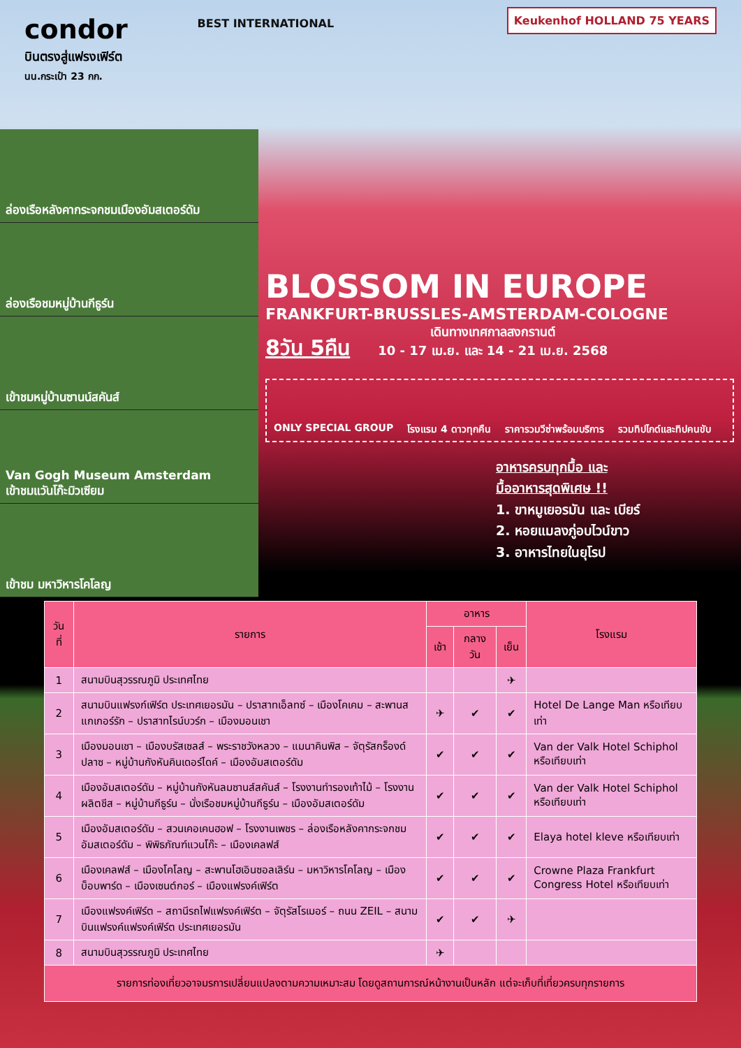condor
บินตรงสู่แฟรงเฟิร์ต
นน.กระเป๋า 23 กก.
ล่องเรือหลังคากระจกชมเมืองอัมสเตอร์ดัม
ล่องเรือชมหมู่บ้านกีธูร์น
เข้าชมหมู่บ้านซานน์สคันส์
Van Gogh Museum Amsterdam
เข้าชมแวันโก๊ะมิวเซียม
เข้าชม มหาวิหารโคโลญ
Keukenhof HOLLAND 75 YEARS
BEST INTERNATIONAL
BLOSSOM IN EUROPE
FRANKFURT-BRUSSLES-AMSTERDAM-COLOGNE
8วัน 5คืน เดินทางเทศกาลสงกรานต์
10 - 17 เม.ย. และ 14 - 21 เม.ย. 2568
ONLY SPECIAL GROUP โรงแรม 4 ดาวทุกคืน ราคารวมวีซ่าพร้อมบริการ รวมทิปไกด์และทิปคนขับ
อาหารครบทุกมื้อ และ
มื้ออาหารสุดพิเศษ !!
1. ขาหมูเยอรมัน และ เบียร์
2. หอยแมลงภู่อบไวน์ขาว
3. อาหารไทยในยุโรป
| วันที่ | รายการ | อาหาร | | | โรงแรม |
| --- | --- | --- | --- | --- | --- |
| | | เช้า | กลางวัน | เย็น | |
| 1 | สนามบินสุวรรณภูมิ ประเทศไทย | | | ✈ | |
| 2 | สนามบินแฟรงก์เฟิร์ต ประเทศเยอรมัน – ปราสาทเอ็ลทซ์ – เมืองโคเคม – สะพานสแกเกอร์รัก – ปราสาทไรน์บวร์ก – เมืองมอนเชา | ✈ | ✔ | ✔ | Hotel De Lange Man หรือเทียบเท่า |
| 3 | เมืองมอนเชา – เมืองบรัสเซลส์ – พระราชวังหลวง – แมนาคินพิส – จัตุรัสกร็องด์ ปลาซ – หมู่บ้านกังหันคินเดอร์ไดค์ – เมืองอัมสเตอร์ดัม | ✔ | ✔ | ✔ | Van der Valk Hotel Schiphol หรือเทียบเท่า |
| 4 | เมืองอัมสเตอร์ดัม – หมู่บ้านกังหันลมซานส์สคันส์ – โรงงานทำรองเท้าไม้ – โรงงานผลิตชีส – หมู่บ้านกีธูร์น – นั่งเรือชมหมู่บ้านกีธูร์น – เมืองอัมสเตอร์ดัม | ✔ | ✔ | ✔ | Van der Valk Hotel Schiphol หรือเทียบเท่า |
| 5 | เมืองอัมสเตอร์ดัม – สวนเคอเคนฮอฟ – โรงงานเพชร – ล่องเรือหลังคากระจกชมอัมสเตอร์ดัม – พิพิธภัณฑ์แวนโก๊ะ – เมืองเคลฟส์ | ✔ | ✔ | ✔ | Elaya hotel kleve หรือเทียบเท่า |
| 6 | เมืองเคลฟส์ – เมืองโคโลญ – สะพานโฮเอินซอลเลิร์น – มหาวิหารโคโลญ – เมืองบ็อบพาร์ด – เมืองเซนต์กอร์ – เมืองแฟรงค์เฟิร์ต | ✔ | ✔ | ✔ | Crowne Plaza Frankfurt Congress Hotel หรือเทียบเท่า |
| 7 | เมืองแฟรงค์เฟิร์ต – สถานีรถไฟแฟรงค์เฟิร์ต – จัตุรัสโรเมอร์ – ถนน ZEIL – สนามบินแฟรงค์แฟรงค์เฟิร์ต ประเทศเยอรมัน | ✔ | ✔ | ✈ | |
| 8 | สนามบินสุวรรณภูมิ ประเทศไทย | ✈ | | | |
| รายการท่องเที่ยวอาจมรการเปลี่ยนแปลงตามความเหมาะสม โดยดูสถานการณ์หน้างานเป็นหลัก แต่จะเก็บที่เที่ยวครบทุกรายการ | | | | | |